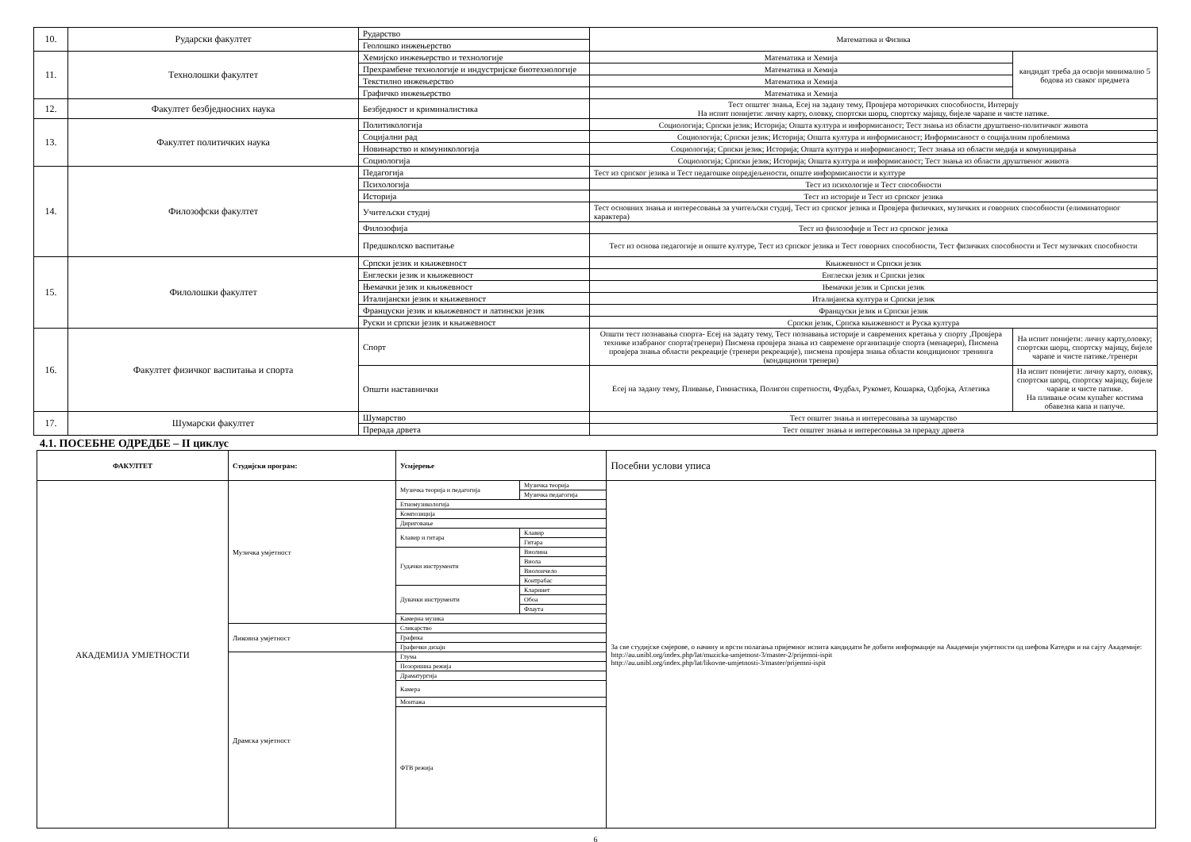| 10. | Рударски факултет | Рударство | Математика и Физика | |
| | | Геолошко инжењерство | | |
| 11. | Технолошки факултет | Хемијско инжењерство и технологије | Математика и Хемија | кандидат треба да освоји минимално 5 бодова из сваког предмета |
| | | Прехрамбене технологије и индустријске биотехнологије | Математика и Хемија | |
| | | Текстилно инжењерство | Математика и Хемија | |
| | | Графичко инжењерство | Математика и Хемија | |
| 12. | Факултет безбједносних наука | Безбједност и криминалистика | Тест општег знања, Есеј на задану тему, Провјера моторичких способности, Интервју На испит понијети: личну карту, оловку, спортски шорц, спортску мајицу, бијеле чарапе и чисте патике. | |
| 13. | Факултет политичких наука | Политикологија | Социологија; Српски језик; Историја; Општа култура и информисаност; Тест знања из области друштвено-политичког живота | |
| | | Социјални рад | Социологија; Српски језик; Историја; Општа култура и информисаност; Информисаност о социјалним проблемима | |
| | | Новинарство и комуникологија | Социологија; Српски језик; Историја; Општа култура и информисаност; Тест знања из области медија и комуницирања | |
| | | Социологија | Социологија; Српски језик; Историја; Општа култура и информисаност; Тест знања из области друштвеног живота | |
| 14. | Филозофски факултет | Педагогија | Тест из српског језика и Тест педагошке опредјељености, опште информисаности и културе | |
| | | Психологија | Тест из психологије и Тест способности | |
| | | Историја | Тест из историје и Тест из српског језика | |
| | | Учитељски студиј | Тест основних знања и интересовања за учитељски студиј, Тест из српског језика и Провјера физичких, музичких и говорних способности (елиминаторног карактера) | |
| | | Филозофија | Тест из филозофије и Тест из српског језика | |
| | | Предшколско васпитање | Тест из основа педагогије и опште културе, Тест из српског језика и Тест говорних способности, Тест физичких способности и Тест музичких способности | |
| 15. | Филолошки факултет | Српски језик и књижевност | Књижевност и Српски језик | |
| | | Енглески језик и књижевност | Енглески језик и Српски језик | |
| | | Њемачки језик и књижевност | Њемачки језик и Српски језик | |
| | | Италијански језик и књижевност | Италијанска култура и Српски језик | |
| | | Француски језик и књижевност и латински језик | Француски језик и Српски језик | |
| | | Руски и српски језик и књижевност | Српски језик, Српска књижевност и Руска култура | |
| 16. | Факултет физичког васпитања и спорта | Спорт | Општи тест познавања спорта- Есеј на задату тему, Тест познавања историје и савремених кретања у спорту ,Провјера технике изабраног спорта(тренери) Писмена провјера знања из савремене организације спорта (менаџери), Писмена провјера знања области рекреације (тренери рекреације), писмена провјера знања области кондиционог тренинга (кондициони тренери) | На испит понијети: личну карту,оловку; спортски шорц, спортску мајицу, бијеле чарапе и чисте патике./тренери |
| | | Општи наставнички | Есеј на задану тему, Пливање, Гимнастика, Полигон спретности, Фудбал, Рукомет, Кошарка, Одбојка, Атлетика | На испит понијети: личну карту, оловку, спортски шорц, спортску мајицу, бијеле чарапе и чисте патике. На пливање осим купаћег костима обавезна капа и папуче. |
| 17. | Шумарски факултет | Шумарство | Тест општег знања и интересовања за шумарство | |
| | | Прерада дрвета | Тест општег знања и интересовања за прераду дрвета | |
4.1. ПОСЕБНЕ ОДРЕДБЕ – II циклус
| ФАКУЛТЕТ | Студијски програм: | Усмјерење | | Посебни услови уписа |
| --- | --- | --- | --- | --- |
| АКАДЕМИЈА УМЈЕТНОСТИ | Музичка умјетност | Музичка теорија и педагогија | Музичка теорија | За све студијске смјерове, о начину и врсти полагања пријемног испита кандидати ће добити информације на Академији умјетности од шефова Катедри и на сајту Академије: http://au.unibl.org/index.php/lat/muzicka-umjetnost-3/master-2/prijemni-ispit http://au.unibl.org/index.php/lat/likovne-umjetnosti-3/master/prijemni-ispit |
| | | | Музичка педагогија | |
| | | Етномузикологија | | |
| | | Композиција | | |
| | | Дириговање | | |
| | | Клавир и гитара | Клавир | |
| | | | Гитара | |
| | | Гудачки инструменти | Виолина | |
| | | | Виола | |
| | | | Виолончело | |
| | | | Контрабас | |
| | | Дувачки инструменти | Кларинет | |
| | | | Обоа | |
| | | | Флаута | |
| | | Камерна музика | | |
| | Ликовна умјетност | Сликарство | | |
| | | Графика | | |
| | | Грaфички дизајн | | |
| | Драмска умјетност | Глума | | |
| | | Позоришна режија | | |
| | | Драматургија | | |
| | | Камера | | |
| | | Монтажа | | |
| | | ФТВ режија | | |
6